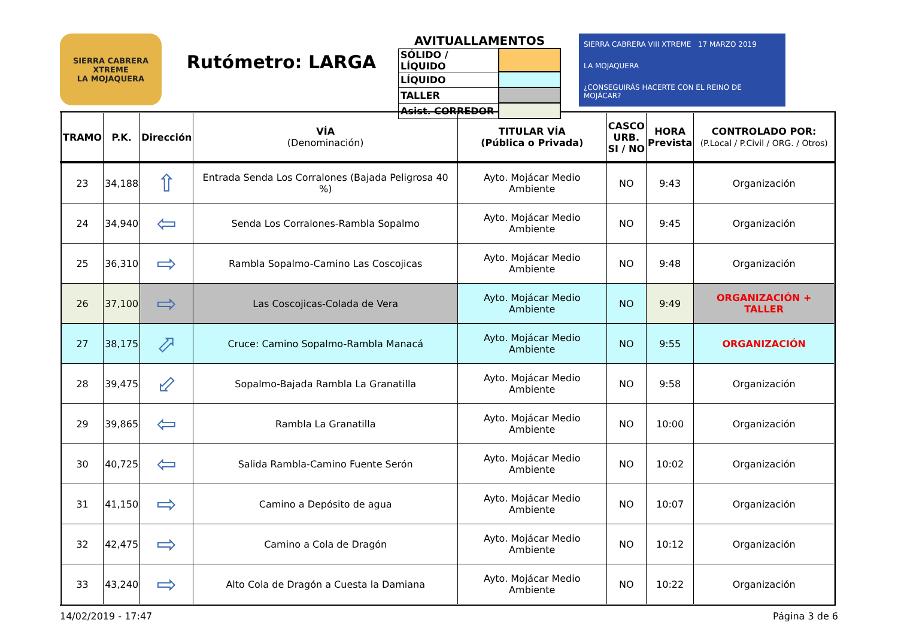SIERRA CABRERA
XTREME
LA MOJAQUERA
Rutómetro: LARGA
AVITUALLAMENTOS
| SÓLIDO / LÍQUIDO | |
| LÍQUIDO | |
| TALLER | |
| Asist. CORREDOR | |
SIERRA CABRERA VIII XTREME 17 MARZO 2019
LA MOJAQUERA
¿CONSEGUIRÁS HACERTE CON EL REINO DE MOJÁCAR?
| TRAMO | P.K. | Dirección | VÍA (Denominación) | TITULAR VÍA (Pública o Privada) | CASCO URB. SI / NO | HORA Prevista | CONTROLADO POR: (P.Local / P.Civil / ORG. / Otros) |
| --- | --- | --- | --- | --- | --- | --- | --- |
| 23 | 34,188 | ⇧ | Entrada Senda Los Corralones (Bajada Peligrosa 40 %) | Ayto. Mojácar Medio Ambiente | NO | 9:43 | Organización |
| 24 | 34,940 | ⇦ | Senda Los Corralones-Rambla Sopalmo | Ayto. Mojácar Medio Ambiente | NO | 9:45 | Organización |
| 25 | 36,310 | ⇨ | Rambla Sopalmo-Camino Las Coscojicas | Ayto. Mojácar Medio Ambiente | NO | 9:48 | Organización |
| 26 | 37,100 | ⇨ | Las Coscojicas-Colada de Vera | Ayto. Mojácar Medio Ambiente | NO | 9:49 | ORGANIZACIÓN + TALLER |
| 27 | 38,175 | ⬀ | Cruce: Camino Sopalmo-Rambla Manacá | Ayto. Mojácar Medio Ambiente | NO | 9:55 | ORGANIZACIÓN |
| 28 | 39,475 | ⬃ | Sopalmo-Bajada Rambla La Granatilla | Ayto. Mojácar Medio Ambiente | NO | 9:58 | Organización |
| 29 | 39,865 | ⇦ | Rambla La Granatilla | Ayto. Mojácar Medio Ambiente | NO | 10:00 | Organización |
| 30 | 40,725 | ⇦ | Salida Rambla-Camino Fuente Serón | Ayto. Mojácar Medio Ambiente | NO | 10:02 | Organización |
| 31 | 41,150 | ⇨ | Camino a Depósito de agua | Ayto. Mojácar Medio Ambiente | NO | 10:07 | Organización |
| 32 | 42,475 | ⇨ | Camino a Cola de Dragón | Ayto. Mojácar Medio Ambiente | NO | 10:12 | Organización |
| 33 | 43,240 | ⇨ | Alto Cola de Dragón a Cuesta la Damiana | Ayto. Mojácar Medio Ambiente | NO | 10:22 | Organización |
14/02/2019 - 17:47 Página 3 de 6